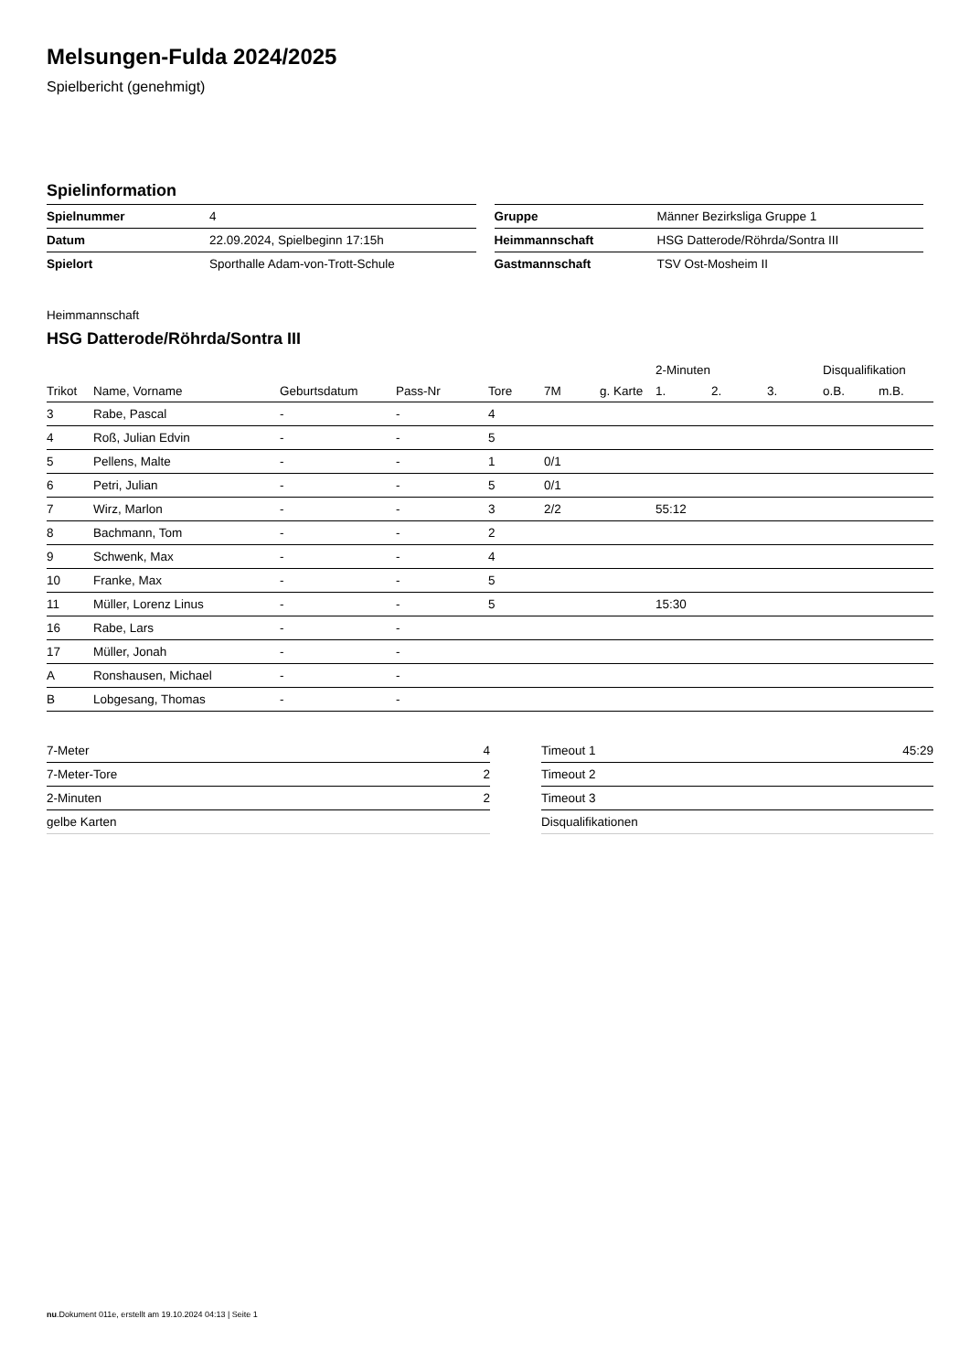Melsungen-Fulda 2024/2025
Spielbericht (genehmigt)
Spielinformation
| Spielnummer | 4 |
| Datum | 22.09.2024, Spielbeginn 17:15h |
| Spielort | Sporthalle Adam-von-Trott-Schule |
| Gruppe | Männer Bezirksliga Gruppe 1 |
| Heimmannschaft | HSG Datterode/Röhrda/Sontra III |
| Gastmannschaft | TSV Ost-Mosheim II |
Heimmannschaft
HSG Datterode/Röhrda/Sontra III
| | | | | | | | 2-Minuten | | | Disqualifikation | |
| --- | --- | --- | --- | --- | --- | --- | --- | --- | --- | --- | --- |
| Trikot | Name, Vorname | Geburtsdatum | Pass-Nr | Tore | 7M | g. Karte | 1. | 2. | 3. | o.B. | m.B. |
| 3 | Rabe, Pascal | - | - | 4 | | | | | | | |
| 4 | Roß, Julian Edvin | - | - | 5 | | | | | | | |
| 5 | Pellens, Malte | - | - | 1 | 0/1 | | | | | | |
| 6 | Petri, Julian | - | - | 5 | 0/1 | | | | | | |
| 7 | Wirz, Marlon | - | - | 3 | 2/2 | | 55:12 | | | | |
| 8 | Bachmann, Tom | - | - | 2 | | | | | | | |
| 9 | Schwenk, Max | - | - | 4 | | | | | | | |
| 10 | Franke, Max | - | - | 5 | | | | | | | |
| 11 | Müller, Lorenz Linus | - | - | 5 | | | 15:30 | | | | |
| 16 | Rabe, Lars | - | - | | | | | | | | |
| 17 | Müller, Jonah | - | - | | | | | | | | |
| A | Ronshausen, Michael | - | - | | | | | | | | |
| B | Lobgesang, Thomas | - | - | | | | | | | | |
| 7-Meter | 4 |
| 7-Meter-Tore | 2 |
| 2-Minuten | 2 |
| gelbe Karten | |
| Timeout 1 | 45:29 |
| Timeout 2 | |
| Timeout 3 | |
| Disqualifikationen | |
nu.Dokument 011e, erstellt am 19.10.2024 04:13 | Seite 1